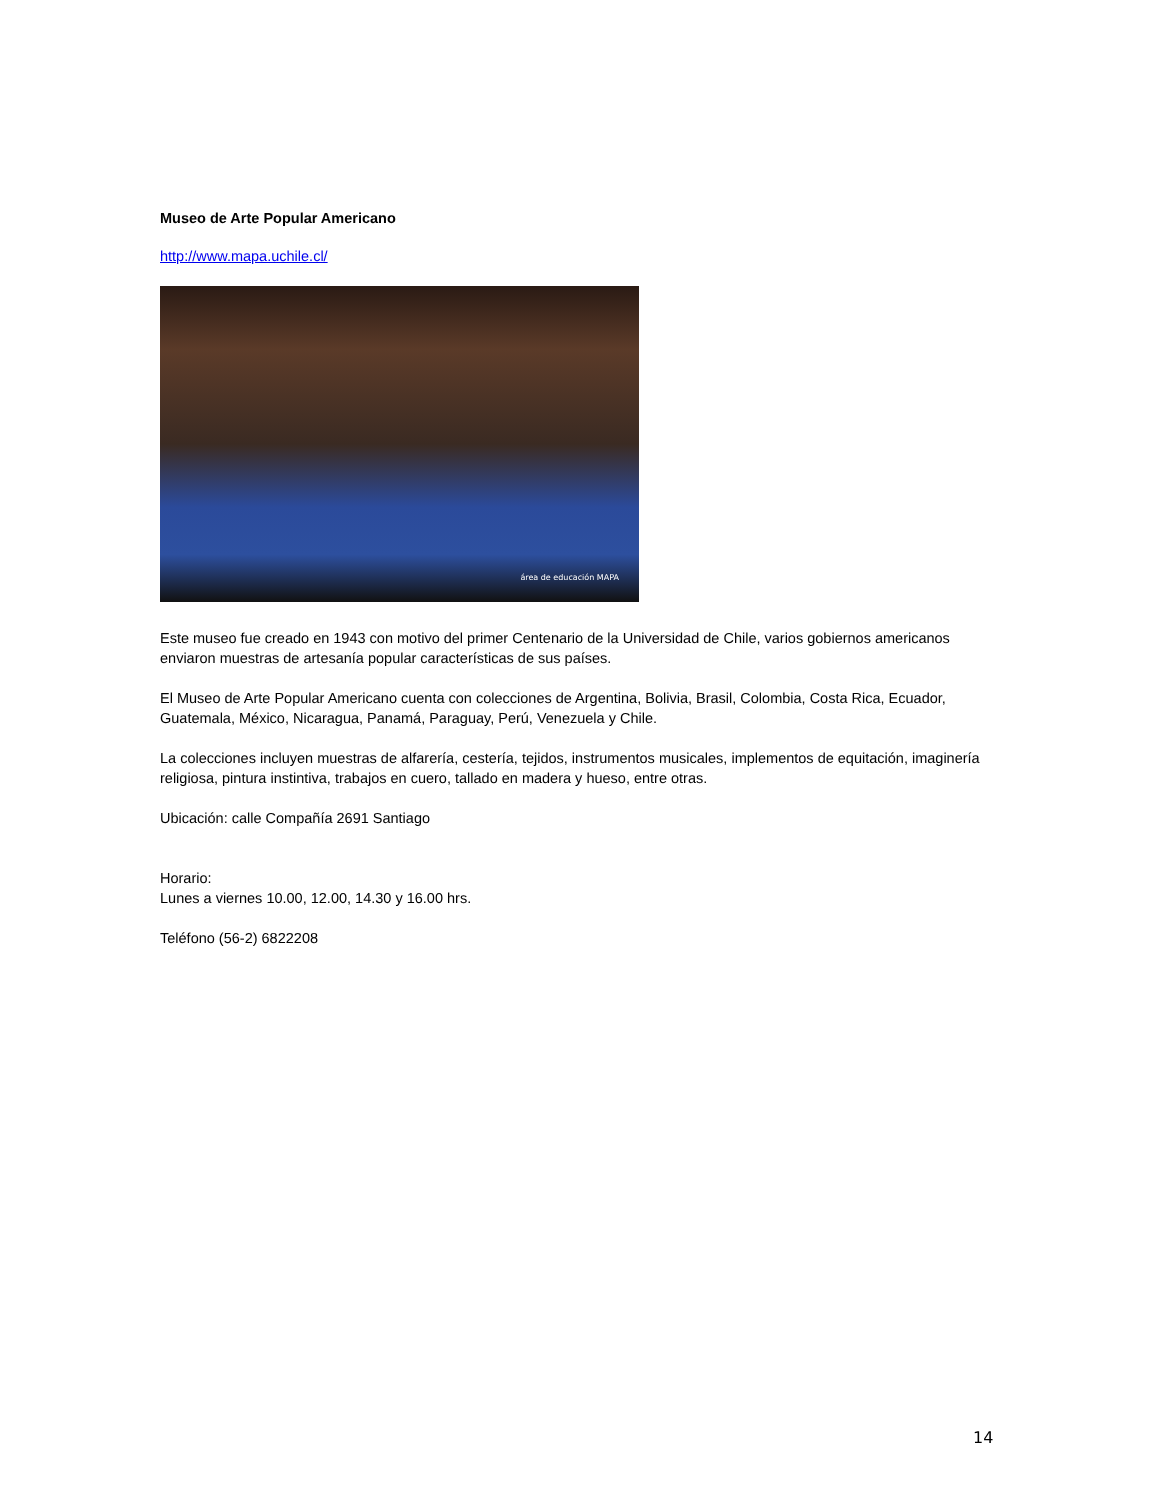Museo de Arte Popular Americano
http://www.mapa.uchile.cl/
área de educación MAPA
Este museo fue creado en 1943 con motivo del primer Centenario de la Universidad de Chile, varios gobiernos americanos enviaron muestras de artesanía popular características de sus países.
El Museo de Arte Popular Americano cuenta con colecciones de Argentina, Bolivia, Brasil, Colombia, Costa Rica, Ecuador, Guatemala, México, Nicaragua, Panamá, Paraguay, Perú, Venezuela y Chile.
La colecciones incluyen muestras de alfarería, cestería, tejidos, instrumentos musicales, implementos de equitación, imaginería religiosa, pintura instintiva, trabajos en cuero, tallado en madera y hueso, entre otras.
Ubicación: calle Compañía 2691 Santiago
Horario:
Lunes a viernes 10.00, 12.00, 14.30 y 16.00 hrs.
Teléfono (56-2) 6822208
14